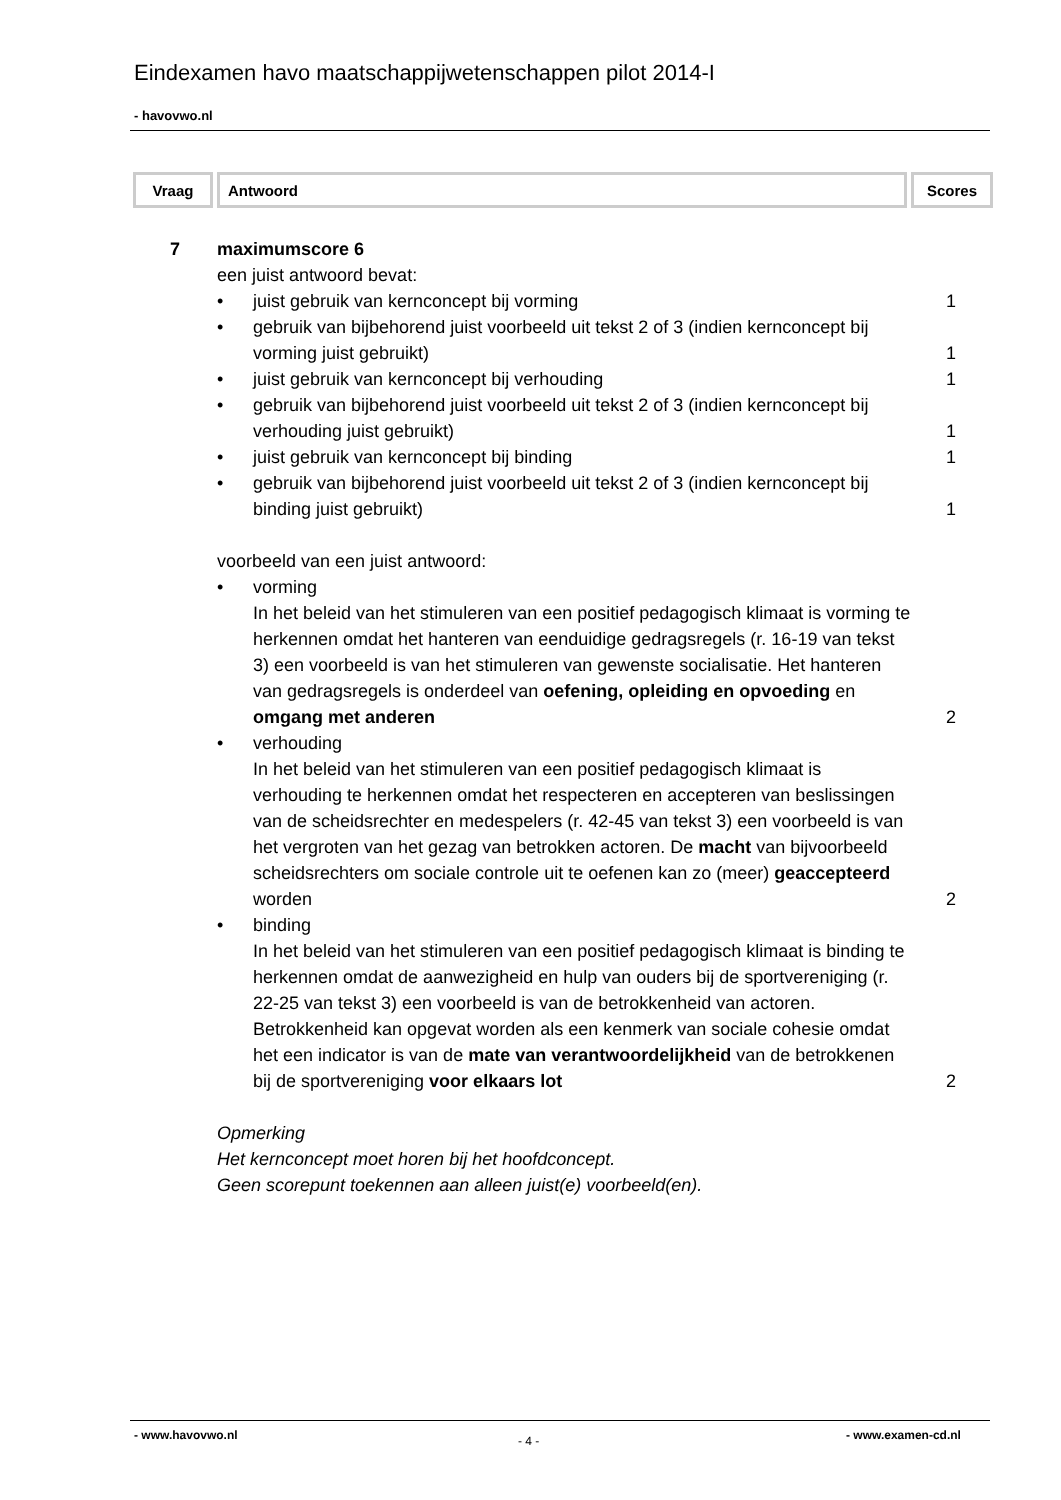Eindexamen havo maatschappijwetenschappen pilot 2014-I
- havovwo.nl
| Vraag | Antwoord | Scores |
| --- | --- | --- |
7 maximumscore 6
een juist antwoord bevat:
• juist gebruik van kernconcept bij vorming 1
• gebruik van bijbehorend juist voorbeeld uit tekst 2 of 3 (indien kernconcept bij vorming juist gebruikt)
1
• juist gebruik van kernconcept bij verhouding 1
• gebruik van bijbehorend juist voorbeeld uit tekst 2 of 3 (indien kernconcept bij verhouding juist gebruikt)
1
• juist gebruik van kernconcept bij binding 1
• gebruik van bijbehorend juist voorbeeld uit tekst 2 of 3 (indien kernconcept bij binding juist gebruikt)
1
voorbeeld van een juist antwoord:
• vorming
In het beleid van het stimuleren van een positief pedagogisch klimaat is vorming te herkennen omdat het hanteren van eenduidige gedragsregels (r. 16-19 van tekst 3) een voorbeeld is van het stimuleren van gewenste socialisatie. Het hanteren van gedragsregels is onderdeel van oefening, opleiding en opvoeding en omgang met anderen
2
• verhouding
In het beleid van het stimuleren van een positief pedagogisch klimaat is verhouding te herkennen omdat het respecteren en accepteren van beslissingen van de scheidsrechter en medespelers (r. 42-45 van tekst 3) een voorbeeld is van het vergroten van het gezag van betrokken actoren. De macht van bijvoorbeeld scheidsrechters om sociale controle uit te oefenen kan zo (meer) geaccepteerd worden
2
• binding
In het beleid van het stimuleren van een positief pedagogisch klimaat is binding te herkennen omdat de aanwezigheid en hulp van ouders bij de sportvereniging (r. 22-25 van tekst 3) een voorbeeld is van de betrokkenheid van actoren. Betrokkenheid kan opgevat worden als een kenmerk van sociale cohesie omdat het een indicator is van de mate van verantwoordelijkheid van de betrokkenen bij de sportvereniging voor elkaars lot
2
Opmerking
Het kernconcept moet horen bij het hoofdconcept.
Geen scorepunt toekennen aan alleen juist(e) voorbeeld(en).
- www.havovwo.nl - 4 - - www.examen-cd.nl